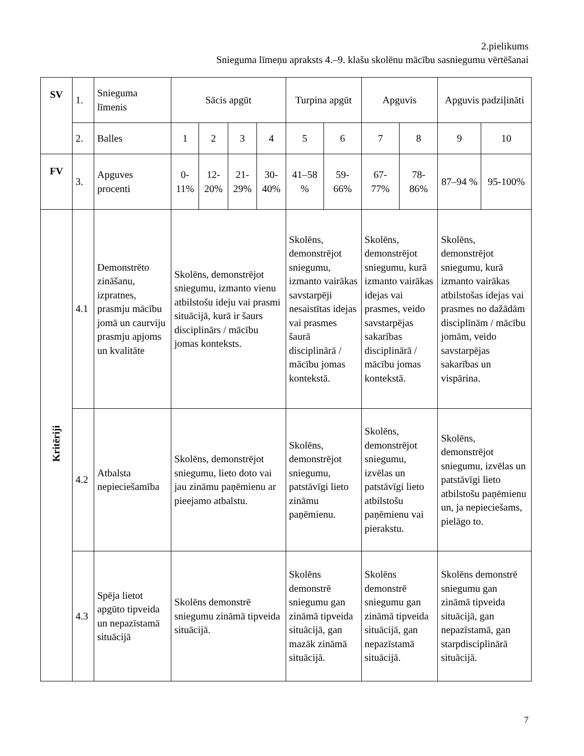2.pielikums
Snieguma līmeņu apraksts 4.–9. klašu skolēnu mācību sasniegumu vērtēšanai
| SV | 1. | Snieguma līmenis | Sācis apgūt | | | | Turpina apgūt | | Apguvis | | Apguvis padziļināti | |
| | 2. | Balles | 1 | 2 | 3 | 4 | 5 | 6 | 7 | 8 | 9 | 10 |
| FV | 3. | Apguves procenti | 0-11% | 12-20% | 21-29% | 30-40% | 41–58 % | 59-66% | 67-77% | 78-86% | 87–94 % | 95-100% |
| Kritēriji | 4.1 | Demonstrēto zināšanu, izpratnes, prasmju mācību jomā un caurviju prasmju apjoms un kvalitāte | Skolēns, demonstrējot sniegumu, izmanto vienu atbilstošu ideju vai prasmi situācijā, kurā ir šaurs disciplinārs / mācību jomas konteksts. | | | | Skolēns, demonstrējot sniegumu, izmanto vairākas savstarpēji nesaistītas idejas vai prasmes šaurā disciplinārā / mācību jomas kontekstā. | | Skolēns, demonstrējot sniegumu, kurā izmanto vairākas idejas vai prasmes, veido savstarpējas sakarības disciplinārā / mācību jomas kontekstā. | | Skolēns, demonstrējot sniegumu, kurā izmanto vairākas atbilstošas idejas vai prasmes no dažādām disciplīnām / mācību jomām, veido savstarpējas sakarības un vispārina. | |
| | 4.2 | Atbalsta nepieciešamība | Skolēns, demonstrējot sniegumu, lieto doto vai jau zināmu paņēmienu ar pieejamo atbalstu. | | | | Skolēns, demonstrējot sniegumu, patstāvīgi lieto zināmu paņēmienu. | | Skolēns, demonstrējot sniegumu, izvēlas un patstāvīgi lieto atbilstošu paņēmienu vai pierakstu. | | Skolēns, demonstrējot sniegumu, izvēlas un patstāvīgi lieto atbilstošu paņēmienu un, ja nepieciešams, pielāgo to. | |
| | 4.3 | Spēja lietot apgūto tipveida un nepazīstamā situācijā | Skolēns demonstrē sniegumu zināmā tipveida situācijā. | | | | Skolēns demonstrē sniegumu gan zināmā tipveida situācijā, gan mazāk zināmā situācijā. | | Skolēns demonstrē sniegumu gan zināmā tipveida situācijā, gan nepazīstamā situācijā. | | Skolēns demonstrē sniegumu gan zināmā tipveida situācijā, gan nepazīstamā, gan starpdisciplinārā situācijā. | |
7